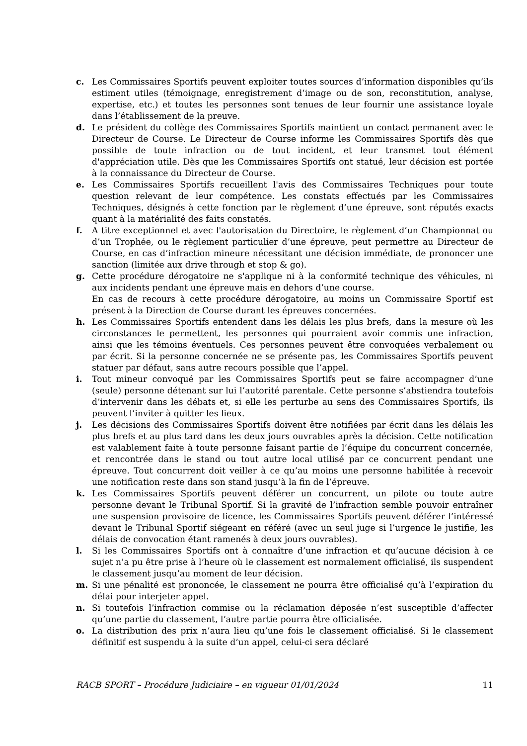c. Les Commissaires Sportifs peuvent exploiter toutes sources d’information disponibles qu’ils estiment utiles (témoignage, enregistrement d’image ou de son, reconstitution, analyse, expertise, etc.) et toutes les personnes sont tenues de leur fournir une assistance loyale dans l’établissement de la preuve.
d. Le président du collège des Commissaires Sportifs maintient un contact permanent avec le Directeur de Course. Le Directeur de Course informe les Commissaires Sportifs dès que possible de toute infraction ou de tout incident, et leur transmet tout élément d'appréciation utile. Dès que les Commissaires Sportifs ont statué, leur décision est portée à la connaissance du Directeur de Course.
e. Les Commissaires Sportifs recueillent l'avis des Commissaires Techniques pour toute question relevant de leur compétence. Les constats effectués par les Commissaires Techniques, désignés à cette fonction par le règlement d’une épreuve, sont réputés exacts quant à la matérialité des faits constatés.
f. A titre exceptionnel et avec l'autorisation du Directoire, le règlement d’un Championnat ou d’un Trophée, ou le règlement particulier d’une épreuve, peut permettre au Directeur de Course, en cas d’infraction mineure nécessitant une décision immédiate, de prononcer une sanction (limitée aux drive through et stop & go).
g. Cette procédure dérogatoire ne s'applique ni à la conformité technique des véhicules, ni aux incidents pendant une épreuve mais en dehors d’une course.
En cas de recours à cette procédure dérogatoire, au moins un Commissaire Sportif est présent à la Direction de Course durant les épreuves concernées.
h. Les Commissaires Sportifs entendent dans les délais les plus brefs, dans la mesure où les circonstances le permettent, les personnes qui pourraient avoir commis une infraction, ainsi que les témoins éventuels. Ces personnes peuvent être convoquées verbalement ou par écrit. Si la personne concernée ne se présente pas, les Commissaires Sportifs peuvent statuer par défaut, sans autre recours possible que l’appel.
i. Tout mineur convoqué par les Commissaires Sportifs peut se faire accompagner d’une (seule) personne détenant sur lui l’autorité parentale. Cette personne s’abstiendra toutefois d’intervenir dans les débats et, si elle les perturbe au sens des Commissaires Sportifs, ils peuvent l’inviter à quitter les lieux.
j. Les décisions des Commissaires Sportifs doivent être notifiées par écrit dans les délais les plus brefs et au plus tard dans les deux jours ouvrables après la décision. Cette notification est valablement faite à toute personne faisant partie de l’équipe du concurrent concernée, et rencontrée dans le stand ou tout autre local utilisé par ce concurrent pendant une épreuve. Tout concurrent doit veiller à ce qu’au moins une personne habilitée à recevoir une notification reste dans son stand jusqu’à la fin de l’épreuve.
k. Les Commissaires Sportifs peuvent déférer un concurrent, un pilote ou toute autre personne devant le Tribunal Sportif. Si la gravité de l’infraction semble pouvoir entraîner une suspension provisoire de licence, les Commissaires Sportifs peuvent déférer l’intéressé devant le Tribunal Sportif siégeant en référé (avec un seul juge si l’urgence le justifie, les délais de convocation étant ramenés à deux jours ouvrables).
l. Si les Commissaires Sportifs ont à connaître d’une infraction et qu’aucune décision à ce sujet n’a pu être prise à l’heure où le classement est normalement officialisé, ils suspendent le classement jusqu’au moment de leur décision.
m. Si une pénalité est prononcée, le classement ne pourra être officialisé qu’à l’expiration du délai pour interjeter appel.
n. Si toutefois l’infraction commise ou la réclamation déposée n’est susceptible d’affecter qu’une partie du classement, l’autre partie pourra être officialisée.
o. La distribution des prix n’aura lieu qu’une fois le classement officialisé. Si le classement définitif est suspendu à la suite d’un appel, celui-ci sera déclaré
RACB SPORT – Procédure Judiciaire – en vigueur 01/01/2024 11